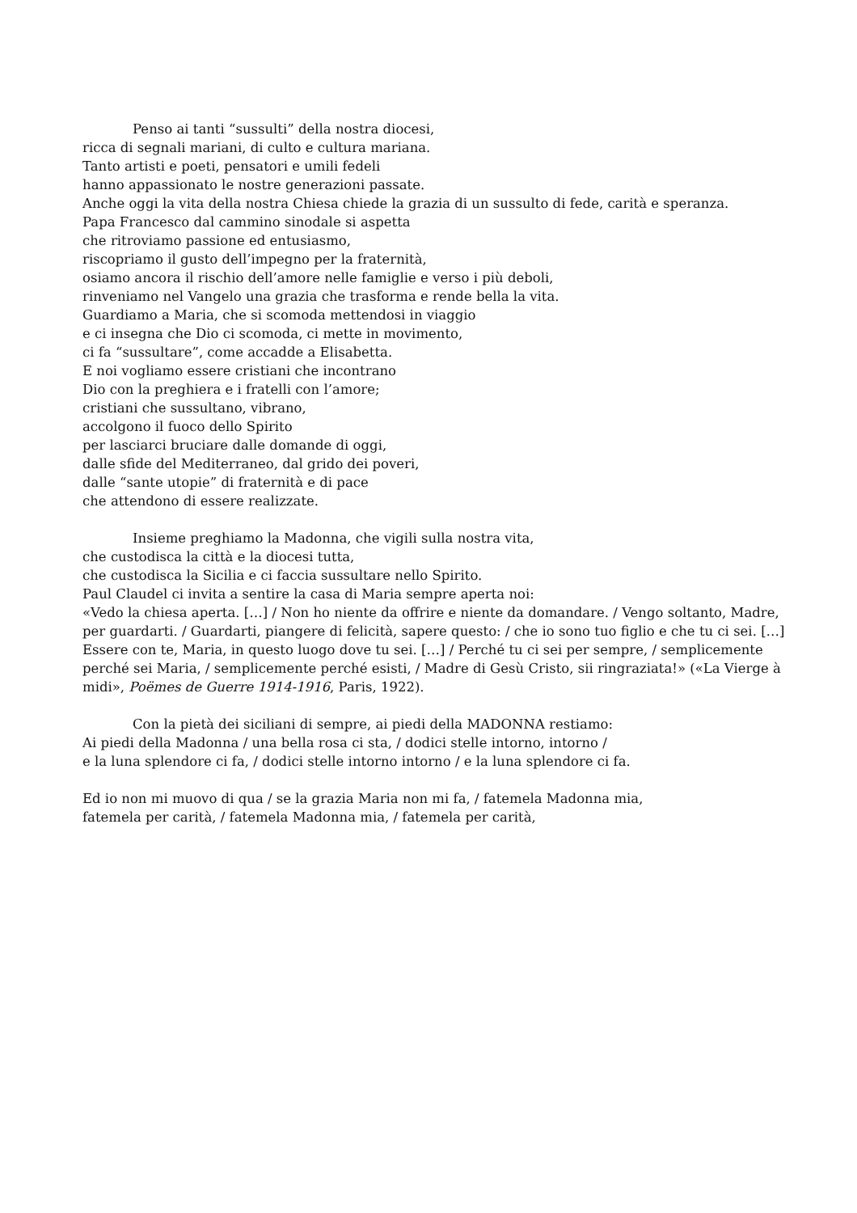Penso ai tanti “sussulti” della nostra diocesi,
ricca di segnali mariani, di culto e cultura mariana.
Tanto artisti e poeti, pensatori e umili fedeli
hanno appassionato le nostre generazioni passate.
Anche oggi la vita della nostra Chiesa chiede la grazia di un sussulto di fede, carità e speranza.
Papa Francesco dal cammino sinodale si aspetta
che ritroviamo passione ed entusiasmo,
riscopriamo il gusto dell’impegno per la fraternità,
osiamo ancora il rischio dell’amore nelle famiglie e verso i più deboli,
rinveniamo nel Vangelo una grazia che trasforma e rende bella la vita.
Guardiamo a Maria, che si scomoda mettendosi in viaggio
e ci insegna che Dio ci scomoda, ci mette in movimento,
ci fa “sussultare”, come accadde a Elisabetta.
E noi vogliamo essere cristiani che incontrano
Dio con la preghiera e i fratelli con l’amore;
cristiani che sussultano, vibrano,
accolgono il fuoco dello Spirito
per lasciarci bruciare dalle domande di oggi,
dalle sfide del Mediterraneo, dal grido dei poveri,
dalle “sante utopie” di fraternità e di pace
che attendono di essere realizzate.
Insieme preghiamo la Madonna, che vigili sulla nostra vita,
che custodisca la città e la diocesi tutta,
che custodisca la Sicilia e ci faccia sussultare nello Spirito.
Paul Claudel ci invita a sentire la casa di Maria sempre aperta noi:
«Vedo la chiesa aperta. […] / Non ho niente da offrire e niente da domandare. / Vengo soltanto, Madre, per guardarti. / Guardarti, piangere di felicità, sapere questo: / che io sono tuo figlio e che tu ci sei. […] Essere con te, Maria, in questo luogo dove tu sei. […] / Perché tu ci sei per sempre, / semplicemente perché sei Maria, / semplicemente perché esisti, / Madre di Gesù Cristo, sii ringraziata!» («La Vierge à midi», Poëmes de Guerre 1914-1916, Paris, 1922).
Con la pietà dei siciliani di sempre, ai piedi della MADONNA restiamo:
Ai piedi della Madonna / una bella rosa ci sta, / dodici stelle intorno, intorno /
e la luna splendore ci fa, / dodici stelle intorno intorno / e la luna splendore ci fa.
Ed io non mi muovo di qua / se la grazia Maria non mi fa, / fatemela Madonna mia,
fatemela per carità, / fatemela Madonna mia, / fatemela per carità,